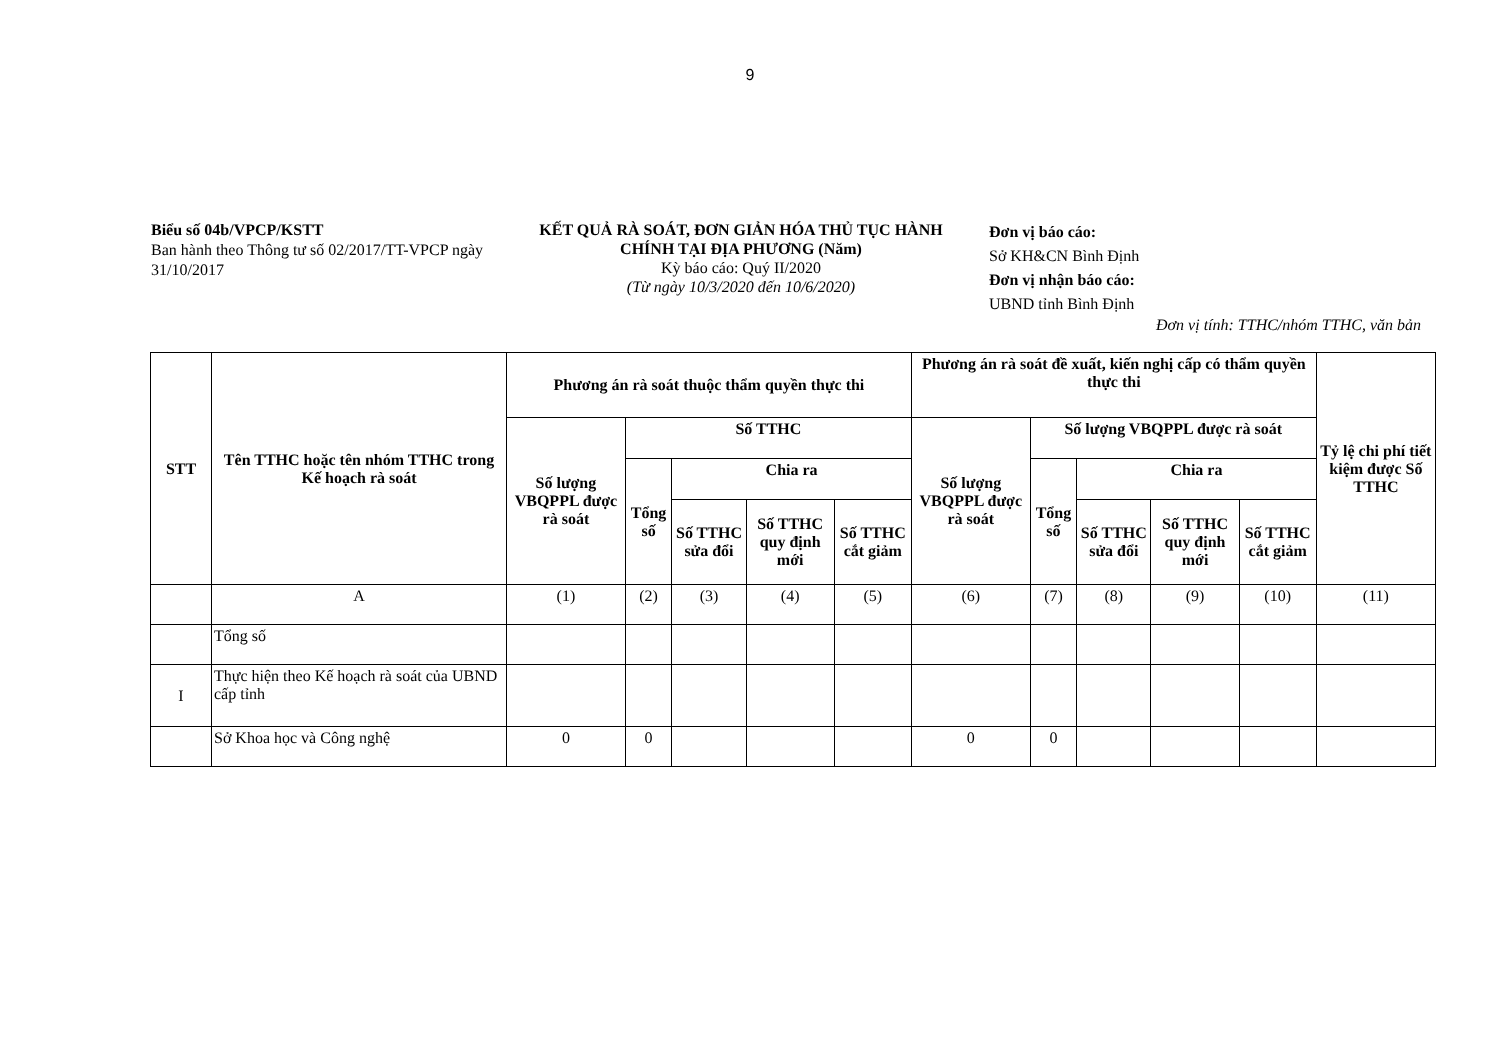9
Biểu số 04b/VPCP/KSTT
Ban hành theo Thông tư số 02/2017/TT-VPCP ngày 31/10/2017
KẾT QUẢ RÀ SOÁT, ĐƠN GIẢN HÓA THỦ TỤC HÀNH CHÍNH TẠI ĐỊA PHƯƠNG (Năm)
Kỳ báo cáo: Quý II/2020
(Từ ngày 10/3/2020 đến 10/6/2020)
Đơn vị báo cáo:
Sở KH&CN Bình Định
Đơn vị nhận báo cáo:
UBND tỉnh Bình Định
Đơn vị tính: TTHC/nhóm TTHC, văn bản
| STT | Tên TTHC hoặc tên nhóm TTHC trong Kế hoạch rà soát | Phương án rà soát thuộc thẩm quyền thực thi | | | | | Phương án rà soát đề xuất, kiến nghị cấp có thẩm quyền thực thi | | | | | Tỷ lệ chi phí tiết kiệm được Số TTHC |
| --- | --- | --- | --- | --- | --- | --- | --- | --- | --- | --- | --- | --- |
| | | Số lượng VBQPPL được rà soát | Số TTHC | | | | Số lượng VBQPPL được rà soát | Số lượng VBQPPL được rà soát | | | | |
| | | | Tổng số | Chia ra | | | | Tổng số | Chia ra | | | |
| | | | | Số TTHC sửa đổi | Số TTHC quy định mới | Số TTHC cắt giảm | | | Số TTHC sửa đổi | Số TTHC quy định mới | Số TTHC cắt giảm | |
| | A | (1) | (2) | (3) | (4) | (5) | (6) | (7) | (8) | (9) | (10) | (11) |
| | Tổng số | | | | | | | | | | | |
| I | Thực hiện theo Kế hoạch rà soát của UBND cấp tỉnh | | | | | | | | | | | |
| | Sở Khoa học và Công nghệ | 0 | 0 | | | | 0 | 0 | | | | |